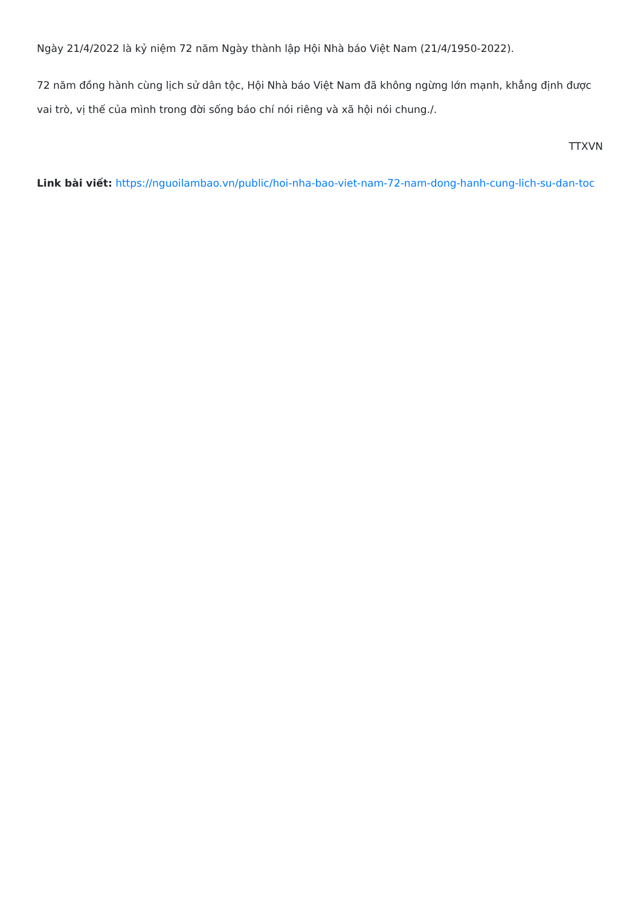Ngày 21/4/2022 là kỷ niệm 72 năm Ngày thành lập Hội Nhà báo Việt Nam (21/4/1950-2022).
72 năm đồng hành cùng lịch sử dân tộc, Hội Nhà báo Việt Nam đã không ngừng lớn mạnh, khẳng định được vai trò, vị thế của mình trong đời sống báo chí nói riêng và xã hội nói chung./.
TTXVN
Link bài viết: https://nguoilambao.vn/public/hoi-nha-bao-viet-nam-72-nam-dong-hanh-cung-lich-su-dan-toc